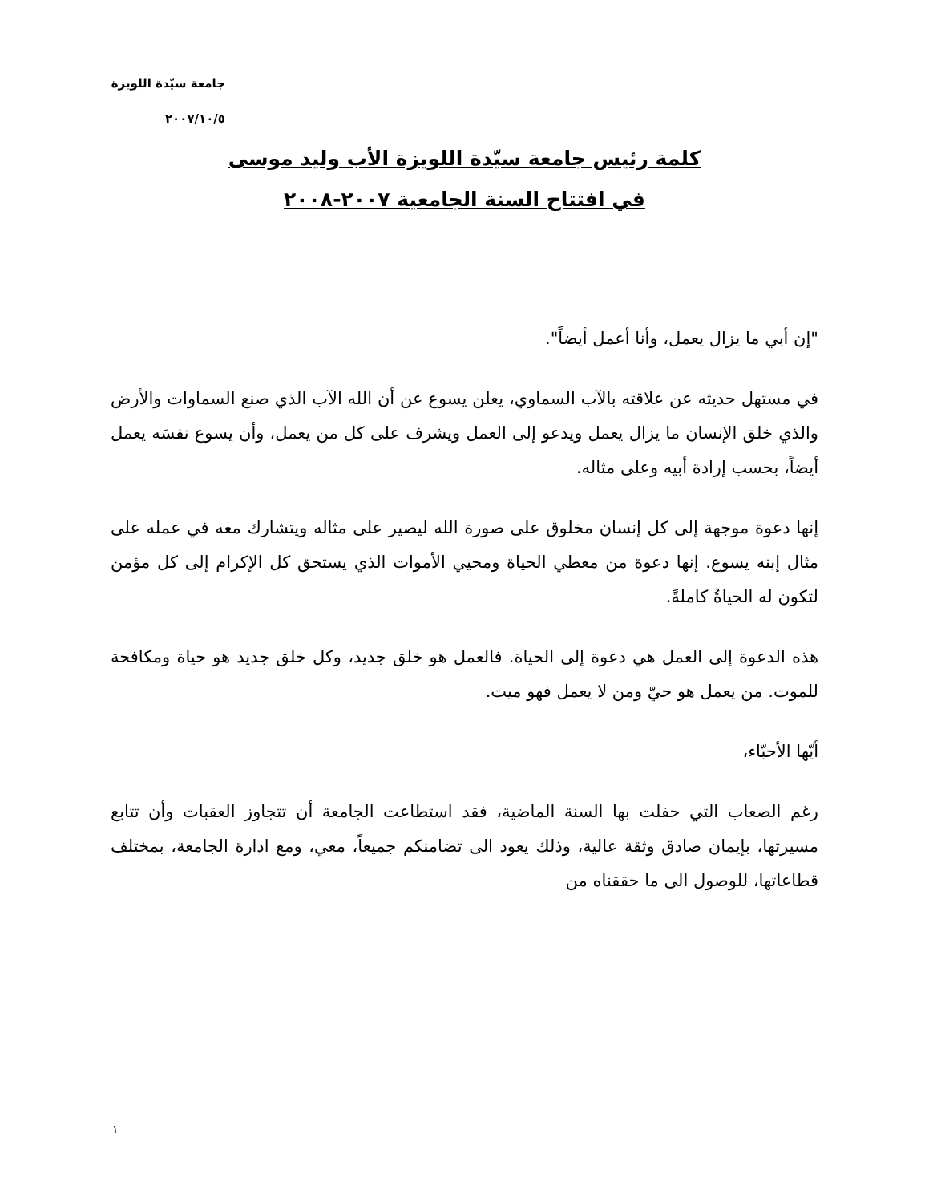جامعة سيّدة اللويزة
٢٠٠٧/١٠/٥
كلمة رئيس جامعة سيّدة اللويزة الأب وليد موسى
في افتتاح السنة الجامعية ٢٠٠٧-٢٠٠٨
"إن أبي ما يزال يعمل، وأنا أعمل أيضاً".
في مستهل حديثه عن علاقته بالآب السماوي، يعلن يسوع عن أن الله الآب الذي صنع السماوات والأرض والذي خلق الإنسان ما يزال يعمل ويدعو إلى العمل ويشرف على كل من يعمل، وأن يسوع نفسَه يعمل أيضاً، بحسب إرادة أبيه وعلى مثاله.
إنها دعوة موجهة إلى كل إنسان مخلوق على صورة الله ليصير على مثاله ويتشارك معه في عمله على مثال إبنه يسوع. إنها دعوة من معطي الحياة ومحيي الأموات الذي يستحق كل الإكرام إلى كل مؤمن لتكون له الحياةُ كاملةً.
هذه الدعوة إلى العمل هي دعوة إلى الحياة. فالعمل هو خلق جديد، وكل خلق جديد هو حياة ومكافحة للموت. من يعمل هو حيّ ومن لا يعمل فهو ميت.
أيّها الأحبّاء،
رغم الصعاب التي حفلت بها السنة الماضية، فقد استطاعت الجامعة أن تتجاوز العقبات وأن تتابع مسيرتها، بإيمان صادق وثقة عالية، وذلك يعود الى تضامنكم جميعاً، معي، ومع ادارة الجامعة، بمختلف قطاعاتها، للوصول الى ما حققناه من
١